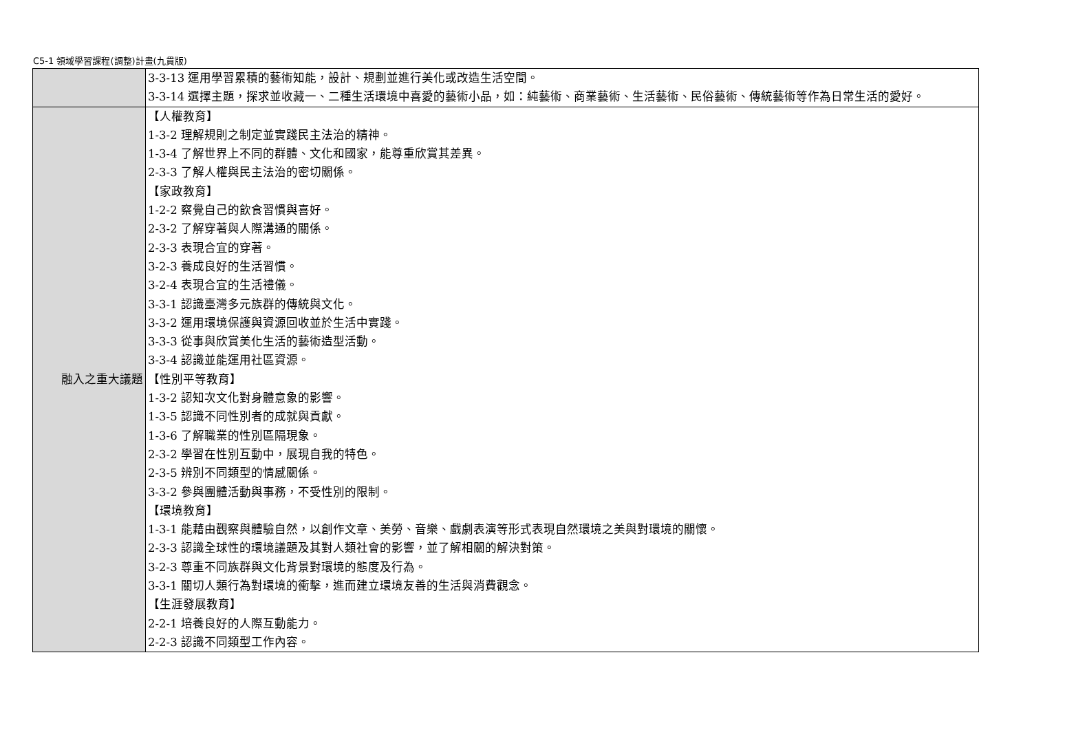C5-1 領域學習課程(調整)計畫(九貫版)
| | 3-3-13 運用學習累積的藝術知能，設計、規劃並進行美化或改造生活空間。 3-3-14 選擇主題，探求並收藏一、二種生活環境中喜愛的藝術小品，如：純藝術、商業藝術、生活藝術、民俗藝術、傳統藝術等作為日常生活的愛好。 |
| 融入之重大議題 | 【人權教育】 1-3-2 理解規則之制定並實踐民主法治的精神。 1-3-4 了解世界上不同的群體、文化和國家，能尊重欣賞其差異。 2-3-3 了解人權與民主法治的密切關係。 【家政教育】 1-2-2 察覺自己的飲食習慣與喜好。 2-3-2 了解穿著與人際溝通的關係。 2-3-3 表現合宜的穿著。 3-2-3 養成良好的生活習慣。 3-2-4 表現合宜的生活禮儀。 3-3-1 認識臺灣多元族群的傳統與文化。 3-3-2 運用環境保護與資源回收並於生活中實踐。 3-3-3 從事與欣賞美化生活的藝術造型活動。 3-3-4 認識並能運用社區資源。 【性別平等教育】 1-3-2 認知次文化對身體意象的影響。 1-3-5 認識不同性別者的成就與貢獻。 1-3-6 了解職業的性別區隔現象。 2-3-2 學習在性別互動中，展現自我的特色。 2-3-5 辨別不同類型的情感關係。 3-3-2 參與團體活動與事務，不受性別的限制。 【環境教育】 1-3-1 能藉由觀察與體驗自然，以創作文章、美勞、音樂、戲劇表演等形式表現自然環境之美與對環境的關懷。 2-3-3 認識全球性的環境議題及其對人類社會的影響，並了解相關的解決對策。 3-2-3 尊重不同族群與文化背景對環境的態度及行為。 3-3-1 關切人類行為對環境的衝擊，進而建立環境友善的生活與消費觀念。 【生涯發展教育】 2-2-1 培養良好的人際互動能力。 2-2-3 認識不同類型工作內容。 |